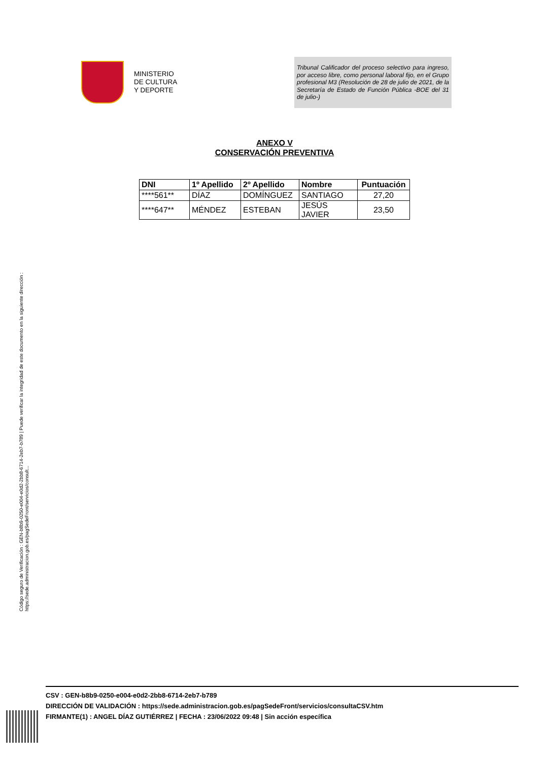MINISTERIO
DE CULTURA
Y DEPORTE
Tribunal Calificador del proceso selectivo para ingreso, por acceso libre, como personal laboral fijo, en el Grupo profesional M3 (Resolución de 28 de julio de 2021, de la Secretaría de Estado de Función Pública -BOE del 31 de julio-)
ANEXO V
CONSERVACIÓN PREVENTIVA
| DNI | 1º Apellido | 2º Apellido | Nombre | Puntuación |
| --- | --- | --- | --- | --- |
| ****561** | DÍAZ | DOMÍNGUEZ | SANTIAGO | 27,20 |
| ****647** | MÉNDEZ | ESTEBAN | JESÚS JAVIER | 23,50 |
Código seguro de Verificación : GEN-b8b9-0250-e004-e0d2-2bb8-6714-2eb7-b789 | Puede verificar la integridad de este documento en la siguiente dirección : https://sede.administracion.gob.es/pagSedeFront/servicios/consult...
CSV : GEN-b8b9-0250-e004-e0d2-2bb8-6714-2eb7-b789
DIRECCIÓN DE VALIDACIÓN : https://sede.administracion.gob.es/pagSedeFront/servicios/consultaCSV.htm
FIRMANTE(1) : ANGEL DÍAZ GUTIÉRREZ | FECHA : 23/06/2022 09:48 | Sin acción específica